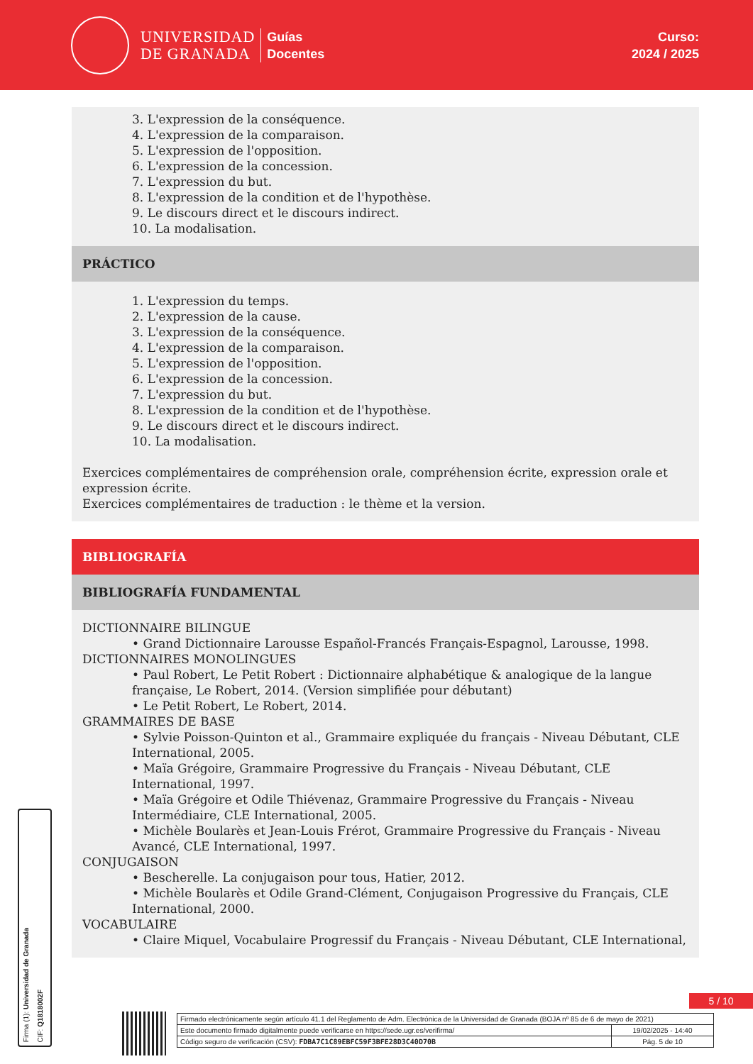UNIVERSIDAD
DE GRANADA
Guías
Docentes
Curso:
2024 / 2025
3. L'expression de la conséquence.
4. L'expression de la comparaison.
5. L'expression de l'opposition.
6. L'expression de la concession.
7. L'expression du but.
8. L'expression de la condition et de l'hypothèse.
9. Le discours direct et le discours indirect.
10. La modalisation.
PRÁCTICO
1. L'expression du temps.
2. L'expression de la cause.
3. L'expression de la conséquence.
4. L'expression de la comparaison.
5. L'expression de l'opposition.
6. L'expression de la concession.
7. L'expression du but.
8. L'expression de la condition et de l'hypothèse.
9. Le discours direct et le discours indirect.
10. La modalisation.
Exercices complémentaires de compréhension orale, compréhension écrite, expression orale et expression écrite.
Exercices complémentaires de traduction : le thème et la version.
BIBLIOGRAFÍA
BIBLIOGRAFÍA FUNDAMENTAL
DICTIONNAIRE BILINGUE
• Grand Dictionnaire Larousse Español-Francés Français-Espagnol, Larousse, 1998.
DICTIONNAIRES MONOLINGUES
• Paul Robert, Le Petit Robert : Dictionnaire alphabétique & analogique de la langue française, Le Robert, 2014. (Version simplifiée pour débutant)
• Le Petit Robert, Le Robert, 2014.
GRAMMAIRES DE BASE
• Sylvie Poisson-Quinton et al., Grammaire expliquée du français - Niveau Débutant, CLE International, 2005.
• Maïa Grégoire, Grammaire Progressive du Français - Niveau Débutant, CLE International, 1997.
• Maïa Grégoire et Odile Thiévenaz, Grammaire Progressive du Français - Niveau Intermédiaire, CLE International, 2005.
• Michèle Boularès et Jean-Louis Frérot, Grammaire Progressive du Français - Niveau Avancé, CLE International, 1997.
CONJUGAISON
• Bescherelle. La conjugaison pour tous, Hatier, 2012.
• Michèle Boularès et Odile Grand-Clément, Conjugaison Progressive du Français, CLE International, 2000.
VOCABULAIRE
• Claire Miquel, Vocabulaire Progressif du Français - Niveau Débutant, CLE International,
Firma (1): Universidad de Granada
CIF: Q1818002F
5 / 10
| Firmado electrónicamente según artículo 41.1 del Reglamento de Adm. Electrónica de la Universidad de Granada (BOJA nº 85 de 6 de mayo de 2021) | |
| Este documento firmado digitalmente puede verificarse en https://sede.ugr.es/verifirma/ | 19/02/2025 - 14:40 |
| Código seguro de verificación (CSV): FDBA7C1C89EBFC59F3BFE28D3C40D70B | Pág. 5 de 10 |